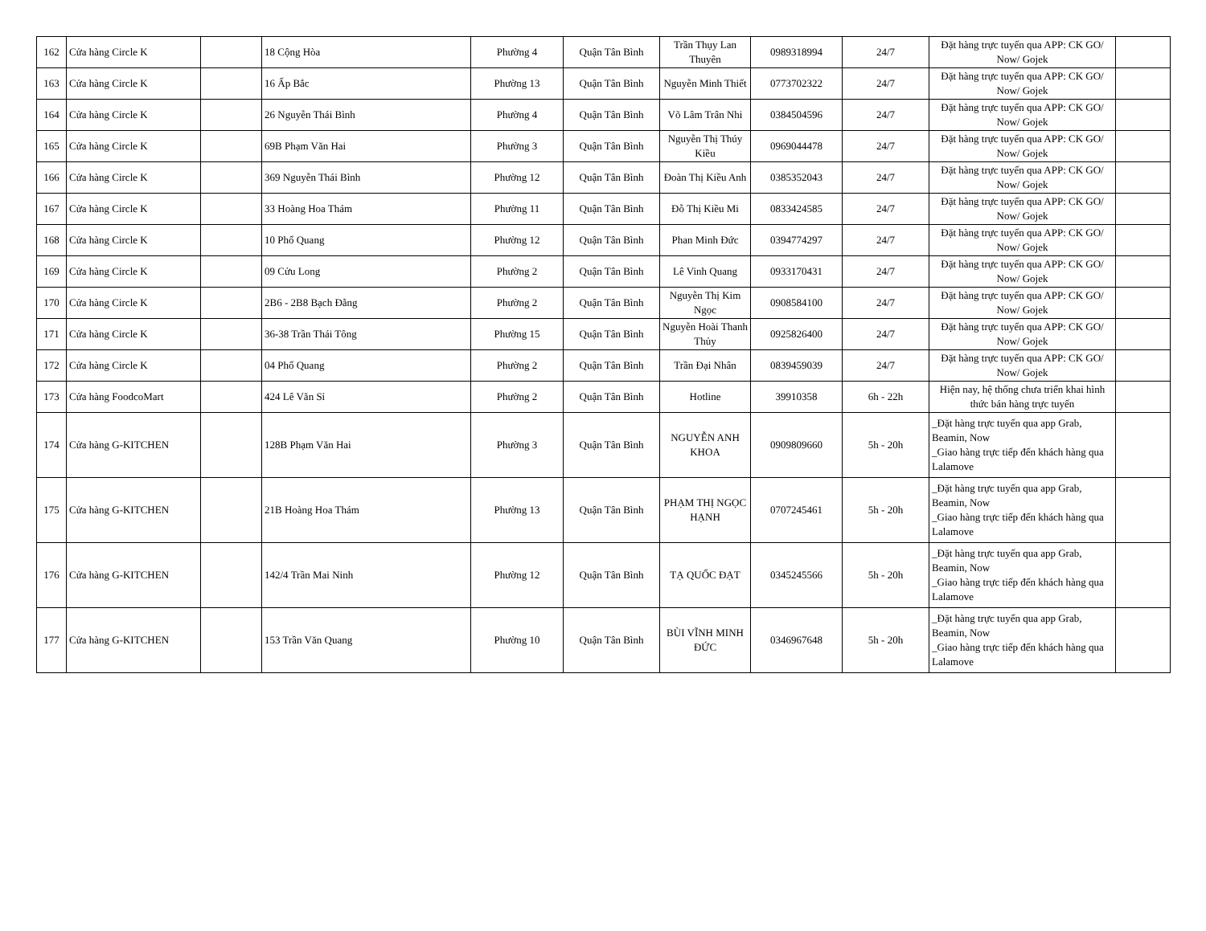| 162 | Cửa hàng Circle K | | 18 Cộng Hòa | Phường 4 | Quận Tân Bình | Trần Thụy Lan Thuyên | 0989318994 | 24/7 | Đặt hàng trực tuyến qua APP: CK GO/ Now/ Gojek | |
| 163 | Cửa hàng Circle K | | 16 Ấp Bắc | Phường 13 | Quận Tân Bình | Nguyễn Minh Thiết | 0773702322 | 24/7 | Đặt hàng trực tuyến qua APP: CK GO/ Now/ Gojek | |
| 164 | Cửa hàng Circle K | | 26 Nguyễn Thái Bình | Phường 4 | Quận Tân Bình | Võ Lâm Trân Nhi | 0384504596 | 24/7 | Đặt hàng trực tuyến qua APP: CK GO/ Now/ Gojek | |
| 165 | Cửa hàng Circle K | | 69B Phạm Văn Hai | Phường 3 | Quận Tân Bình | Nguyễn Thị Thúy Kiều | 0969044478 | 24/7 | Đặt hàng trực tuyến qua APP: CK GO/ Now/ Gojek | |
| 166 | Cửa hàng Circle K | | 369 Nguyễn Thái Bình | Phường 12 | Quận Tân Bình | Đoàn Thị Kiều Anh | 0385352043 | 24/7 | Đặt hàng trực tuyến qua APP: CK GO/ Now/ Gojek | |
| 167 | Cửa hàng Circle K | | 33 Hoàng Hoa Thám | Phường 11 | Quận Tân Bình | Đỗ Thị Kiều Mi | 0833424585 | 24/7 | Đặt hàng trực tuyến qua APP: CK GO/ Now/ Gojek | |
| 168 | Cửa hàng Circle K | | 10 Phổ Quang | Phường 12 | Quận Tân Bình | Phan Minh Đức | 0394774297 | 24/7 | Đặt hàng trực tuyến qua APP: CK GO/ Now/ Gojek | |
| 169 | Cửa hàng Circle K | | 09 Cửu Long | Phường 2 | Quận Tân Bình | Lê Vinh Quang | 0933170431 | 24/7 | Đặt hàng trực tuyến qua APP: CK GO/ Now/ Gojek | |
| 170 | Cửa hàng Circle K | | 2B6 - 2B8 Bạch Đằng | Phường 2 | Quận Tân Bình | Nguyễn Thị Kim Ngọc | 0908584100 | 24/7 | Đặt hàng trực tuyến qua APP: CK GO/ Now/ Gojek | |
| 171 | Cửa hàng Circle K | | 36-38 Trần Thái Tông | Phường 15 | Quận Tân Bình | Nguyễn Hoài Thanh Thủy | 0925826400 | 24/7 | Đặt hàng trực tuyến qua APP: CK GO/ Now/ Gojek | |
| 172 | Cửa hàng Circle K | | 04 Phổ Quang | Phường 2 | Quận Tân Bình | Trần Đại Nhân | 0839459039 | 24/7 | Đặt hàng trực tuyến qua APP: CK GO/ Now/ Gojek | |
| 173 | Cửa hàng FoodcoMart | | 424 Lê Văn Sỉ | Phường 2 | Quận Tân Bình | Hotline | 39910358 | 6h - 22h | Hiện nay, hệ thống chưa triển khai hình thức bán hàng trực tuyến | |
| 174 | Cửa hàng G-KITCHEN | | 128B Phạm Văn Hai | Phường 3 | Quận Tân Bình | NGUYỄN ANH KHOA | 0909809660 | 5h - 20h | _Đặt hàng trực tuyến qua app Grab, Beamin, Now _Giao hàng trực tiếp đến khách hàng qua Lalamove | |
| 175 | Cửa hàng G-KITCHEN | | 21B Hoàng Hoa Thám | Phường 13 | Quận Tân Bình | PHẠM THỊ NGỌC HẠNH | 0707245461 | 5h - 20h | _Đặt hàng trực tuyến qua app Grab, Beamin, Now _Giao hàng trực tiếp đến khách hàng qua Lalamove | |
| 176 | Cửa hàng G-KITCHEN | | 142/4 Trần Mai Ninh | Phường 12 | Quận Tân Bình | TẠ QUỐC ĐẠT | 0345245566 | 5h - 20h | _Đặt hàng trực tuyến qua app Grab, Beamin, Now _Giao hàng trực tiếp đến khách hàng qua Lalamove | |
| 177 | Cửa hàng G-KITCHEN | | 153 Trần Văn Quang | Phường 10 | Quận Tân Bình | BÙI VĨNH MINH ĐỨC | 0346967648 | 5h - 20h | _Đặt hàng trực tuyến qua app Grab, Beamin, Now _Giao hàng trực tiếp đến khách hàng qua Lalamove | |